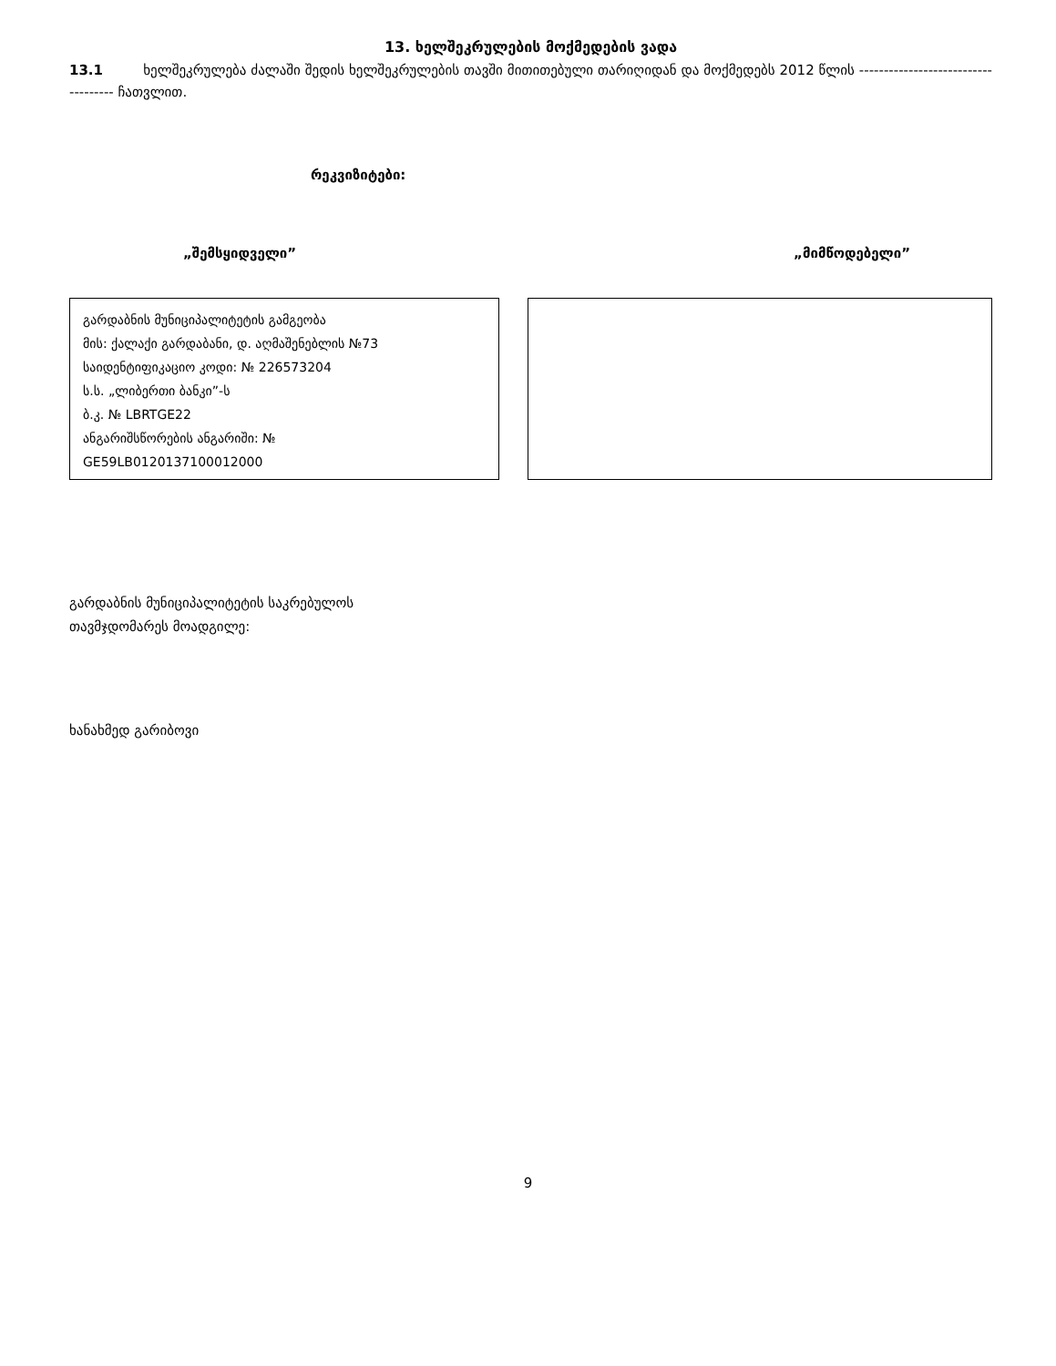13. ხელშეკრულების მოქმედების ვადა
13.1 ხელშეკრულება ძალაში შედის ხელშეკრულების თავში მითითებული თარიღიდან და მოქმედებს 2012 წლის ------------------------------------ ჩათვლით.
რეკვიზიტები:
„შემსყიდველი” „მიმწოდებელი”
გარდაბნის მუნიციპალიტეტის გამგეობა
მის: ქალაქი გარდაბანი, დ. აღმაშენებლის №73
საიდენტიფიკაციო კოდი: № 226573204
ს.ს. „ლიბერთი ბანკი”-ს
ბ.კ. № LBRTGE22
ანგარიშსწორების ანგარიში: №
GE59LB0120137100012000
გარდაბნის მუნიციპალიტეტის საკრებულოს
თავმჯდომარეს მოადგილე:
ხანახმედ გარიბოვი
9